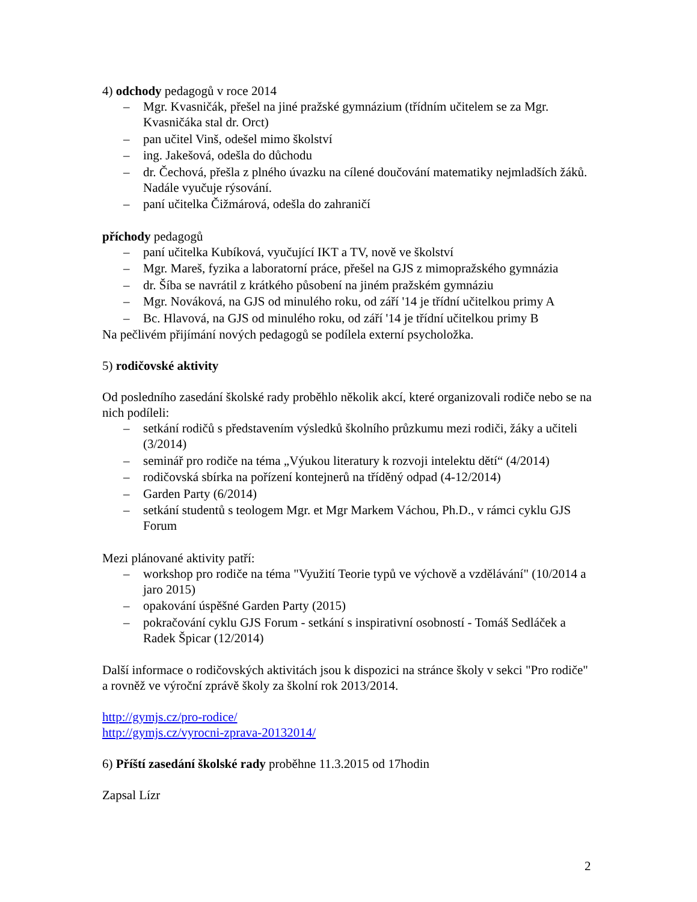4) odchody pedagogů v roce 2014
– Mgr. Kvasničák, přešel na jiné pražské gymnázium (třídním učitelem se za Mgr. Kvasničáka stal dr. Orct)
– pan učitel Vinš, odešel mimo školství
– ing. Jakešová, odešla do důchodu
– dr. Čechová, přešla z plného úvazku na cílené doučování matematiky nejmladších žáků. Nadále vyučuje rýsování.
– paní učitelka Čižmárová, odešla do zahraničí
příchody pedagogů
– paní učitelka Kubíková, vyučující IKT a TV, nově ve školství
– Mgr. Mareš, fyzika a laboratorní práce, přešel na GJS z mimopražského gymnázia
– dr. Šíba se navrátil z krátkého působení na jiném pražském gymnáziu
– Mgr. Nováková, na GJS od minulého roku, od září '14 je třídní učitelkou primy A
– Bc. Hlavová, na GJS od minulého roku, od září '14 je třídní učitelkou primy B
Na pečlivém přijímání nových pedagogů se podílela externí psycholožka.
5) rodičovské aktivity
Od posledního zasedání školské rady proběhlo několik akcí, které organizovali rodiče nebo se na nich podíleli:
– setkání rodičů s představením výsledků školního průzkumu mezi rodiči, žáky a učiteli (3/2014)
– seminář pro rodiče na téma „Výukou literatury k rozvoji intelektu dětí“ (4/2014)
– rodičovská sbírka na pořízení kontejnerů na tříděný odpad (4-12/2014)
– Garden Party (6/2014)
– setkání studentů s teologem Mgr. et Mgr Markem Váchou, Ph.D., v rámci cyklu GJS Forum
Mezi plánované aktivity patří:
– workshop pro rodiče na téma "Využití Teorie typů ve výchově a vzdělávání" (10/2014 a jaro 2015)
– opakování úspěšné Garden Party (2015)
– pokračování cyklu GJS Forum - setkání s inspirativní osobností - Tomáš Sedláček a Radek Špicar (12/2014)
Další informace o rodičovských aktivitách jsou k dispozici na stránce školy v sekci "Pro rodiče" a rovněž ve výroční zprávě školy za školní rok 2013/2014.
http://gymjs.cz/pro-rodice/
http://gymjs.cz/vyrocni-zprava-20132014/
6) Příští zasedání školské rady proběhne 11.3.2015 od 17hodin
Zapsal Lízr
2